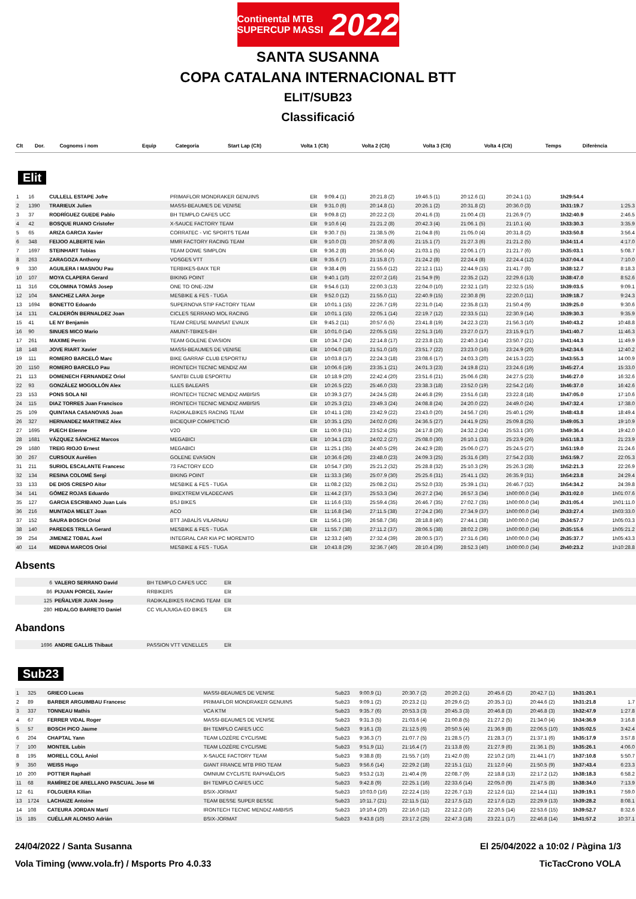Continental MTB SUPERCUP MASSI 2022
SANTA SUSANNA
COPA CATALANA INTERNACIONAL BTT
ELIT/SUB23
Classificació
| Clt | Dor. | Cognoms i nom | Equip | Categoria | Start Lap (Clt) | Volta 1 (Clt) | Volta 2 (Clt) | Volta 3 (Clt) | Volta 4 (Clt) | Temps | Diferència |
| --- | --- | --- | --- | --- | --- | --- | --- | --- | --- | --- | --- |
Elit
| 1 | 16 | CULLELL ESTAPE Jofre | PRIMAFLOR MONDRAKER GENUINS | Elit | 9:09.4 (1) | 20:21.8 (2) | 19:46.5 (1) | 20:12.6 (1) | 20:24.1 (1) | 1h29:54.4 | |
| 2 | 1390 | TRARIEUX Julien | MASSI-BEAUMES DE VENISE | Elit | 9:31.0 (6) | 20:14.8 (1) | 20:26.1 (2) | 20:31.8 (2) | 20:36.0 (3) | 1h31:19.7 | 1:25.3 |
| 3 | 37 | RODRÍGUEZ GUEDE Pablo | BH TEMPLO CAFES UCC | Elit | 9:09.8 (2) | 20:22.2 (3) | 20:41.6 (3) | 21:00.4 (3) | 21:26.9 (7) | 1h32:40.9 | 2:46.5 |
| 4 | 42 | BOSQUE RUANO Cristofer | X-SAUCE FACTORY TEAM | Elit | 9:10.6 (4) | 21:21.2 (8) | 20:42.3 (4) | 21:06.1 (5) | 21:10.1 (4) | 1h33:30.3 | 3:35.9 |
| 5 | 65 | ARIZA GARCIA Xavier | CORRATEC - VIC SPORTS TEAM | Elit | 9:30.7 (5) | 21:38.5 (9) | 21:04.8 (6) | 21:05.0 (4) | 20:31.8 (2) | 1h33:50.8 | 3:56.4 |
| 6 | 348 | FEIJOO ALBERTE Iván | MMR FACTORY RACING TEAM | Elit | 9:10.0 (3) | 20:57.8 (6) | 21:15.1 (7) | 21:27.3 (6) | 21:21.2 (5) | 1h34:11.4 | 4:17.0 |
| 7 | 1697 | STEINHART Tobias | TEAM DOWE SIMPLON | Elit | 9:36.2 (8) | 20:56.0 (4) | 21:03.1 (5) | 22:06.1 (7) | 21:21.7 (6) | 1h35:03.1 | 5:08.7 |
| 8 | 263 | ZARAGOZA Anthony | VOSGES VTT | Elit | 9:35.6 (7) | 21:15.8 (7) | 21:24.2 (8) | 22:24.4 (8) | 22:24.4 (12) | 1h37:04.4 | 7:10.0 |
| 9 | 330 | AGUILERA I MASNOU Pau | TERBIKES-BAIX TER | Elit | 9:38.4 (9) | 21:55.6 (12) | 22:12.1 (11) | 22:44.9 (15) | 21:41.7 (8) | 1h38:12.7 | 8:18.3 |
| 10 | 107 | MOYA CLAPERA Gerard | BIKING POINT | Elit | 9:40.1 (10) | 22:07.2 (16) | 21:54.9 (9) | 22:35.2 (12) | 22:29.6 (13) | 1h38:47.0 | 8:52.6 |
| 11 | 316 | COLOMINA TOMÀS Josep | ONE TO ONE-J2M | Elit | 9:54.6 (13) | 22:00.3 (13) | 22:04.0 (10) | 22:32.1 (10) | 22:32.5 (15) | 1h39:03.5 | 9:09.1 |
| 12 | 104 | SANCHEZ LARA Jorge | MESBIKE & FES - TUGA | Elit | 9:52.0 (12) | 21:55.0 (11) | 22:40.9 (15) | 22:30.8 (9) | 22:20.0 (11) | 1h39:18.7 | 9:24.3 |
| 13 | 1694 | BONETTO Edoardo | SUPERNOVA STIP FACTORY TEAM | Elit | 10:01.1 (15) | 22:26.7 (19) | 22:31.0 (14) | 22:35.8 (13) | 21:50.4 (9) | 1h39:25.0 | 9:30.6 |
| 14 | 131 | CALDERÓN BERNALDEZ Joan | CICLES SERRANO MOL RACING | Elit | 10:01.1 (15) | 22:05.1 (14) | 22:19.7 (12) | 22:33.5 (11) | 22:30.9 (14) | 1h39:30.3 | 9:35.9 |
| 15 | 41 | LE NY Benjamin | TEAM CREUSE MAINSAT EVAUX | Elit | 9:45.2 (11) | 20:57.6 (5) | 23:41.8 (19) | 24:22.3 (23) | 21:56.3 (10) | 1h40:43.2 | 10:48.8 |
| 16 | 90 | SINUES MICO Mario | AMUNT-TBIKES-BH | Elit | 10:01.0 (14) | 22:05.5 (15) | 22:51.3 (16) | 23:27.0 (17) | 23:15.9 (17) | 1h41:40.7 | 11:46.3 |
| 17 | 261 | MAXIME Perrin | TEAM GOLENE ÉVASION | Elit | 10:34.7 (24) | 22:14.8 (17) | 22:23.8 (13) | 22:40.3 (14) | 23:50.7 (21) | 1h41:44.3 | 11:49.9 |
| 18 | 148 | JOVE RIART Xavier | MASSI-BEAUMES DE VENISE | Elit | 10:04.0 (18) | 21:51.0 (10) | 23:51.7 (22) | 23:23.0 (16) | 23:24.9 (20) | 1h42:34.6 | 12:40.2 |
| 19 | 111 | ROMERO BARCELÓ Marc | BIKE GARRAF CLUB ESPORTIU | Elit | 10:03.8 (17) | 22:24.3 (18) | 23:08.6 (17) | 24:03.3 (20) | 24:15.3 (22) | 1h43:55.3 | 14:00.9 |
| 20 | 1150 | ROMERO BARCELO Pau | IRONTECH TECNIC MENDIZ AM | Elit | 10:06.6 (19) | 23:35.1 (21) | 24:01.3 (23) | 24:19.8 (21) | 23:24.6 (19) | 1h45:27.4 | 15:33.0 |
| 21 | 113 | DOMENECH FERNANDEZ Oriol | SANTBI CLUB ESPORTIU | Elit | 10:18.9 (20) | 22:42.4 (20) | 23:51.6 (21) | 25:06.6 (28) | 24:27.5 (23) | 1h46:27.0 | 16:32.6 |
| 22 | 93 | GONZÁLEZ MOGOLLÓN Alex | ILLES BALEARS | Elit | 10:26.5 (22) | 25:46.0 (33) | 23:38.3 (18) | 23:52.0 (19) | 22:54.2 (16) | 1h46:37.0 | 16:42.6 |
| 23 | 153 | PONS SOLA Nil | IRONTECH TECNIC MENDIZ AMBISIS | Elit | 10:39.3 (27) | 24:24.5 (28) | 24:46.8 (29) | 23:51.6 (18) | 23:22.8 (18) | 1h47:05.0 | 17:10.6 |
| 24 | 115 | DIAZ TORRES Juan Francisco | IRONTECH TECNIC MENDIZ AMBISIS | Elit | 10:25.3 (21) | 23:49.3 (24) | 24:08.8 (24) | 24:20.0 (22) | 24:49.0 (24) | 1h47:32.4 | 17:38.0 |
| 25 | 109 | QUINTANA CASANOVAS Joan | RADIKALBIKES RACING TEAM | Elit | 10:41.1 (28) | 23:42.9 (22) | 23:43.0 (20) | 24:56.7 (26) | 25:40.1 (29) | 1h48:43.8 | 18:49.4 |
| 26 | 327 | HERNANDEZ MARTINEZ Alex | BICIEQUIP COMPETICIÓ | Elit | 10:35.1 (25) | 24:02.0 (26) | 24:36.5 (27) | 24:41.9 (25) | 25:09.8 (25) | 1h49:05.3 | 19:10.9 |
| 27 | 1695 | PUECH Etienne | V2O | Elit | 11:00.9 (31) | 23:52.4 (25) | 24:17.8 (26) | 24:32.2 (24) | 25:53.1 (30) | 1h49:36.4 | 19:42.0 |
| 28 | 1681 | VÁZQUEZ SÁNCHEZ Marcos | MEGABICI | Elit | 10:34.1 (23) | 24:02.2 (27) | 25:08.0 (30) | 26:10.1 (33) | 25:23.9 (26) | 1h51:18.3 | 21:23.9 |
| 29 | 1680 | TREIG RIOJO Ernest | MEGABICI | Elit | 11:25.1 (35) | 24:40.5 (29) | 24:42.9 (28) | 25:06.0 (27) | 25:24.5 (27) | 1h51:19.0 | 21:24.6 |
| 30 | 267 | CURSOUX Aurélien | GOLENE EVASION | Elit | 10:36.6 (26) | 23:48.0 (23) | 24:09.3 (25) | 25:31.6 (30) | 27:54.2 (33) | 1h51:59.7 | 22:05.3 |
| 31 | 211 | SURIOL ESCALANTE Francesc | 73 FACTORY ECO | Elit | 10:54.7 (30) | 25:21.2 (32) | 25:28.8 (32) | 25:10.3 (29) | 25:26.3 (28) | 1h52:21.3 | 22:26.9 |
| 32 | 134 | RESINA COLOMÉ Sergi | BIKING POINT | Elit | 11:33.3 (36) | 25:07.9 (30) | 25:25.6 (31) | 25:41.1 (32) | 26:35.9 (31) | 1h54:23.8 | 24:29.4 |
| 33 | 133 | DE DIOS CRESPO Aitor | MESBIKE & FES - TUGA | Elit | 11:08.2 (32) | 25:08.2 (31) | 25:52.0 (33) | 25:39.1 (31) | 26:46.7 (32) | 1h54:34.2 | 24:39.8 |
| 34 | 141 | GÓMEZ ROJAS Eduardo | BIKEXTREM VILADECANS | Elit | 11:44.2 (37) | 25:53.3 (34) | 26:27.2 (34) | 26:57.3 (34) | 1h00:00.0 (34) | 2h31:02.0 | 1h01:07.6 |
| 35 | 127 | GARCIA ESCRIBANO Juan Luis | BSJ BIKES | Elit | 11:16.6 (33) | 25:59.4 (35) | 26:46.7 (35) | 27:02.7 (35) | 1h00:00.0 (34) | 2h31:05.4 | 1h01:11.0 |
| 36 | 216 | MUNTADA MELET Joan | ACO | Elit | 11:16.8 (34) | 27:11.5 (38) | 27:24.2 (36) | 27:34.9 (37) | 1h00:00.0 (34) | 2h33:27.4 | 1h03:33.0 |
| 37 | 152 | SAURA BOSCH Oriol | BTT JABALÍS VILARNAU | Elit | 11:56.1 (39) | 26:58.7 (36) | 28:18.8 (40) | 27:44.1 (38) | 1h00:00.0 (34) | 2h34:57.7 | 1h05:03.3 |
| 38 | 140 | PAREDES TRILLA Gerard | MESBIKE & FES - TUGA | Elit | 11:55.7 (38) | 27:11.2 (37) | 28:06.5 (38) | 28:02.2 (39) | 1h00:00.0 (34) | 2h35:15.6 | 1h05:21.2 |
| 39 | 254 | JIMENEZ TOBAL Axel | INTEGRAL CAR KIA PC MORENITO | Elit | 12:33.2 (40) | 27:32.4 (39) | 28:00.5 (37) | 27:31.6 (36) | 1h00:00.0 (34) | 2h35:37.7 | 1h05:43.3 |
| 40 | 114 | MEDINA MARCOS Oriol | MESBIKE & FES - TUGA | Elit | 10:43.8 (29) | 32:36.7 (40) | 28:10.4 (39) | 28:52.3 (40) | 1h00:00.0 (34) | 2h40:23.2 | 1h10:28.8 |
Absents
| 6 | VALERO SERRANO David | BH TEMPLO CAFES UCC | Elit |
| 86 | PIJUAN PORCEL Xavier | RRBIKERS | Elit |
| 125 | PEÑALVER JUAN Josep | RADIKALBIKES RACING TEAM | Elit |
| 280 | HIDALGO BARRETO Daniel | CC VILAJUIGA-EO BIKES | Elit |
Abandons
| 1696 | ANDRE GALLIS Thibaut | PASSION VTT VENELLES | Elit |
Sub23
| 1 | 325 | GRIECO Lucas | MASSI-BEAUMES DE VENISE | Sub23 | 9:00.9 (1) | 20:30.7 (2) | 20:20.2 (1) | 20:45.6 (2) | 20:42.7 (1) | 1h31:20.1 | |
| 2 | 89 | BARBER ARGUIMBAU Francesc | PRIMAFLOR MONDRAKER GENUINS | Sub23 | 9:09.1 (2) | 20:23.2 (1) | 20:29.6 (2) | 20:35.3 (1) | 20:44.6 (2) | 1h31:21.8 | 1.7 |
| 3 | 337 | TONNEAU Mathis | VCA KTM | Sub23 | 9:35.7 (6) | 20:53.3 (3) | 20:45.3 (3) | 20:46.8 (3) | 20:46.8 (3) | 1h32:47.9 | 1:27.8 |
| 4 | 67 | FERRER VIDAL Roger | MASSI-BEAUMES DE VENISE | Sub23 | 9:31.3 (5) | 21:03.6 (4) | 21:00.8 (5) | 21:27.2 (5) | 21:34.0 (4) | 1h34:36.9 | 3:16.8 |
| 5 | 57 | BOSCH PICO Jaume | BH TEMPLO CAFES UCC | Sub23 | 9:16.1 (3) | 21:12.5 (6) | 20:50.5 (4) | 21:36.9 (8) | 22:06.5 (10) | 1h35:02.5 | 3:42.4 |
| 6 | 204 | CHAPTAL Yann | TEAM LOZÈRE CYCLISME | Sub23 | 9:36.3 (7) | 21:07.7 (5) | 21:28.5 (7) | 21:28.3 (7) | 21:37.1 (6) | 1h35:17.9 | 3:57.8 |
| 7 | 100 | MONTEIL Lubin | TEAM LOZÈRE CYCLISME | Sub23 | 9:51.9 (11) | 21:16.4 (7) | 21:13.8 (6) | 21:27.9 (6) | 21:36.1 (5) | 1h35:26.1 | 4:06.0 |
| 8 | 195 | MORELL COLL Aniol | X-SAUCE FACTORY TEAM | Sub23 | 9:38.8 (8) | 21:55.7 (10) | 21:42.0 (8) | 22:10.2 (10) | 21:44.1 (7) | 1h37:10.8 | 5:50.7 |
| 9 | 350 | WEISS Hugo | GIANT FRANCE MTB PRO TEAM | Sub23 | 9:56.6 (14) | 22:29.2 (18) | 22:15.1 (11) | 21:12.0 (4) | 21:50.5 (9) | 1h37:43.4 | 6:23.3 |
| 10 | 200 | POTTIER Raphaël | OMNIUM CYCLISTE RAPHAËLOIS | Sub23 | 9:53.2 (13) | 21:40.4 (9) | 22:08.7 (9) | 22:18.8 (13) | 22:17.2 (12) | 1h38:18.3 | 6:58.2 |
| 11 | 68 | RAMÍREZ DE ARELLANO PASCUAL Jose Mi | BH TEMPLO CAFES UCC | Sub23 | 9:42.8 (9) | 22:25.1 (16) | 22:33.6 (14) | 22:05.0 (9) | 21:47.5 (8) | 1h38:34.0 | 7:13.9 |
| 12 | 61 | FOLGUERA Kilian | BSIX-JORMAT | Sub23 | 10:03.0 (16) | 22:22.4 (15) | 22:26.7 (13) | 22:12.6 (11) | 22:14.4 (11) | 1h39:19.1 | 7:59.0 |
| 13 | 1724 | LACHAIZE Antoine | TEAM BESSE SUPER BESSE | Sub23 | 10:11.7 (21) | 22:11.5 (11) | 22:17.5 (12) | 22:17.6 (12) | 22:29.9 (13) | 1h39:28.2 | 8:08.1 |
| 14 | 108 | CATEURA JORDAN Martí | IRONTECH TECNIC MENDIZ AMBISIS | Sub23 | 10:10.4 (20) | 22:16.0 (12) | 22:12.2 (10) | 22:20.5 (14) | 22:53.6 (15) | 1h39:52.7 | 8:32.6 |
| 15 | 185 | CUÉLLAR ALONSO Adrián | BSIX-JORMAT | Sub23 | 9:43.8 (10) | 23:17.2 (25) | 22:47.3 (18) | 23:22.1 (17) | 22:46.8 (14) | 1h41:57.2 | 10:37.1 |
24/04/2022 / Santa Susanna El 25/04/2022 a 10:02 / Pàgina 1/3
Vola Timing (www.vola.fr) / Msports Pro 4.0.33 TicTacCrono VOLA